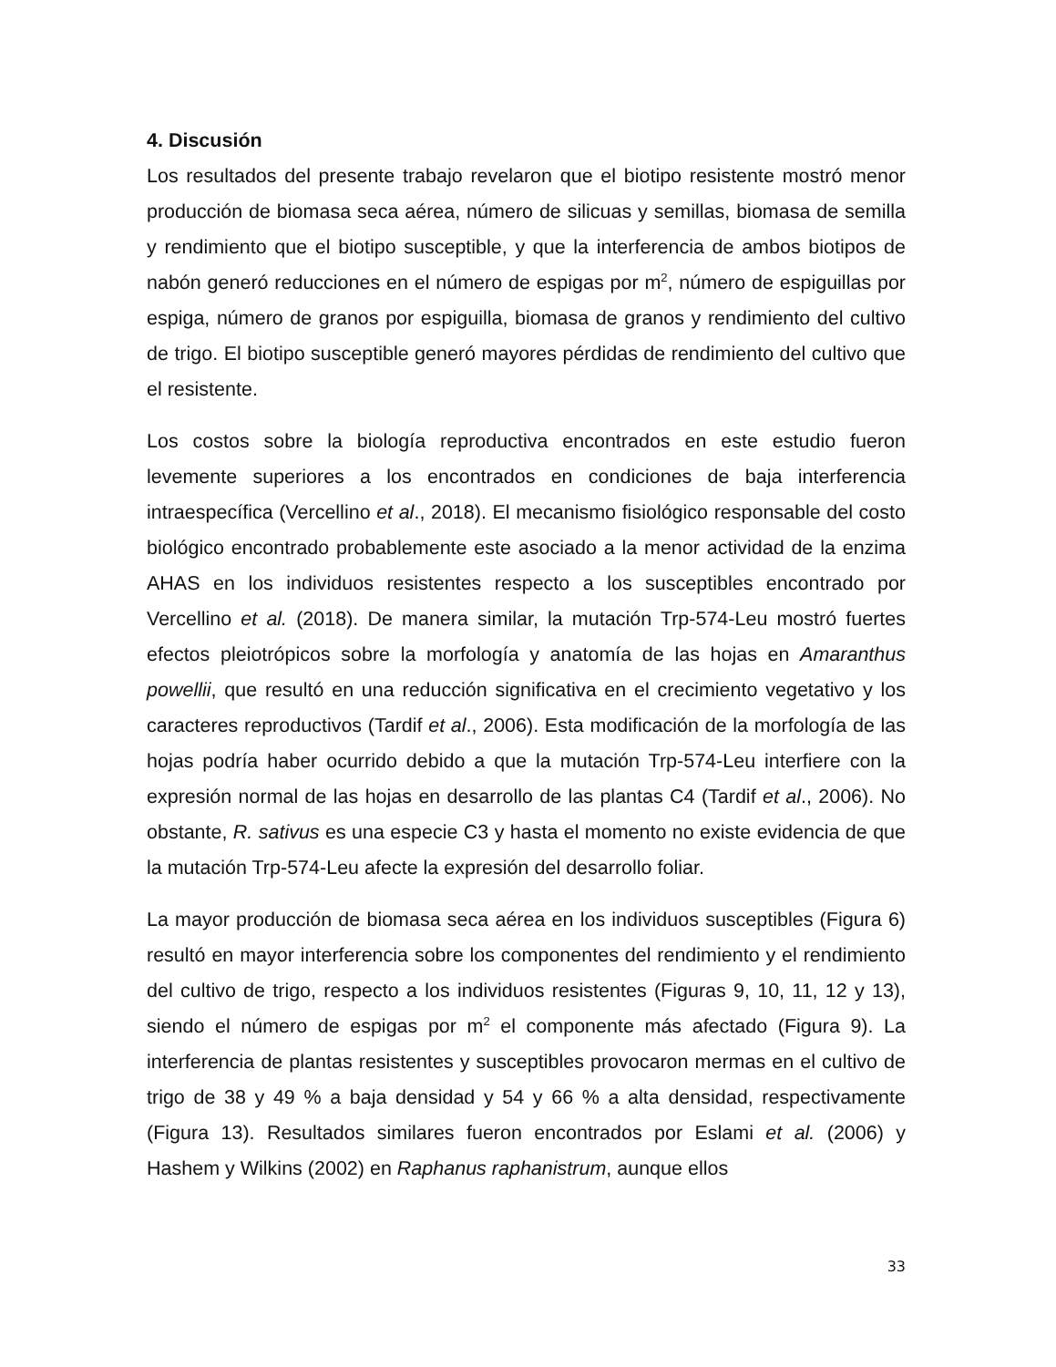4. Discusión
Los resultados del presente trabajo revelaron que el biotipo resistente mostró menor producción de biomasa seca aérea, número de silicuas y semillas, biomasa de semilla y rendimiento que el biotipo susceptible, y que la interferencia de ambos biotipos de nabón generó reducciones en el número de espigas por m<sup>2</sup>, número de espiguillas por espiga, número de granos por espiguilla, biomasa de granos y rendimiento del cultivo de trigo. El biotipo susceptible generó mayores pérdidas de rendimiento del cultivo que el resistente.
Los costos sobre la biología reproductiva encontrados en este estudio fueron levemente superiores a los encontrados en condiciones de baja interferencia intraespecífica (Vercellino et al., 2018). El mecanismo fisiológico responsable del costo biológico encontrado probablemente este asociado a la menor actividad de la enzima AHAS en los individuos resistentes respecto a los susceptibles encontrado por Vercellino et al. (2018). De manera similar, la mutación Trp-574-Leu mostró fuertes efectos pleiotrópicos sobre la morfología y anatomía de las hojas en Amaranthus powellii, que resultó en una reducción significativa en el crecimiento vegetativo y los caracteres reproductivos (Tardif et al., 2006). Esta modificación de la morfología de las hojas podría haber ocurrido debido a que la mutación Trp-574-Leu interfiere con la expresión normal de las hojas en desarrollo de las plantas C4 (Tardif et al., 2006). No obstante, R. sativus es una especie C3 y hasta el momento no existe evidencia de que la mutación Trp-574-Leu afecte la expresión del desarrollo foliar.
La mayor producción de biomasa seca aérea en los individuos susceptibles (Figura 6) resultó en mayor interferencia sobre los componentes del rendimiento y el rendimiento del cultivo de trigo, respecto a los individuos resistentes (Figuras 9, 10, 11, 12 y 13), siendo el número de espigas por m<sup>2</sup> el componente más afectado (Figura 9). La interferencia de plantas resistentes y susceptibles provocaron mermas en el cultivo de trigo de 38 y 49 % a baja densidad y 54 y 66 % a alta densidad, respectivamente (Figura 13). Resultados similares fueron encontrados por Eslami et al. (2006) y Hashem y Wilkins (2002) en Raphanus raphanistrum, aunque ellos
33